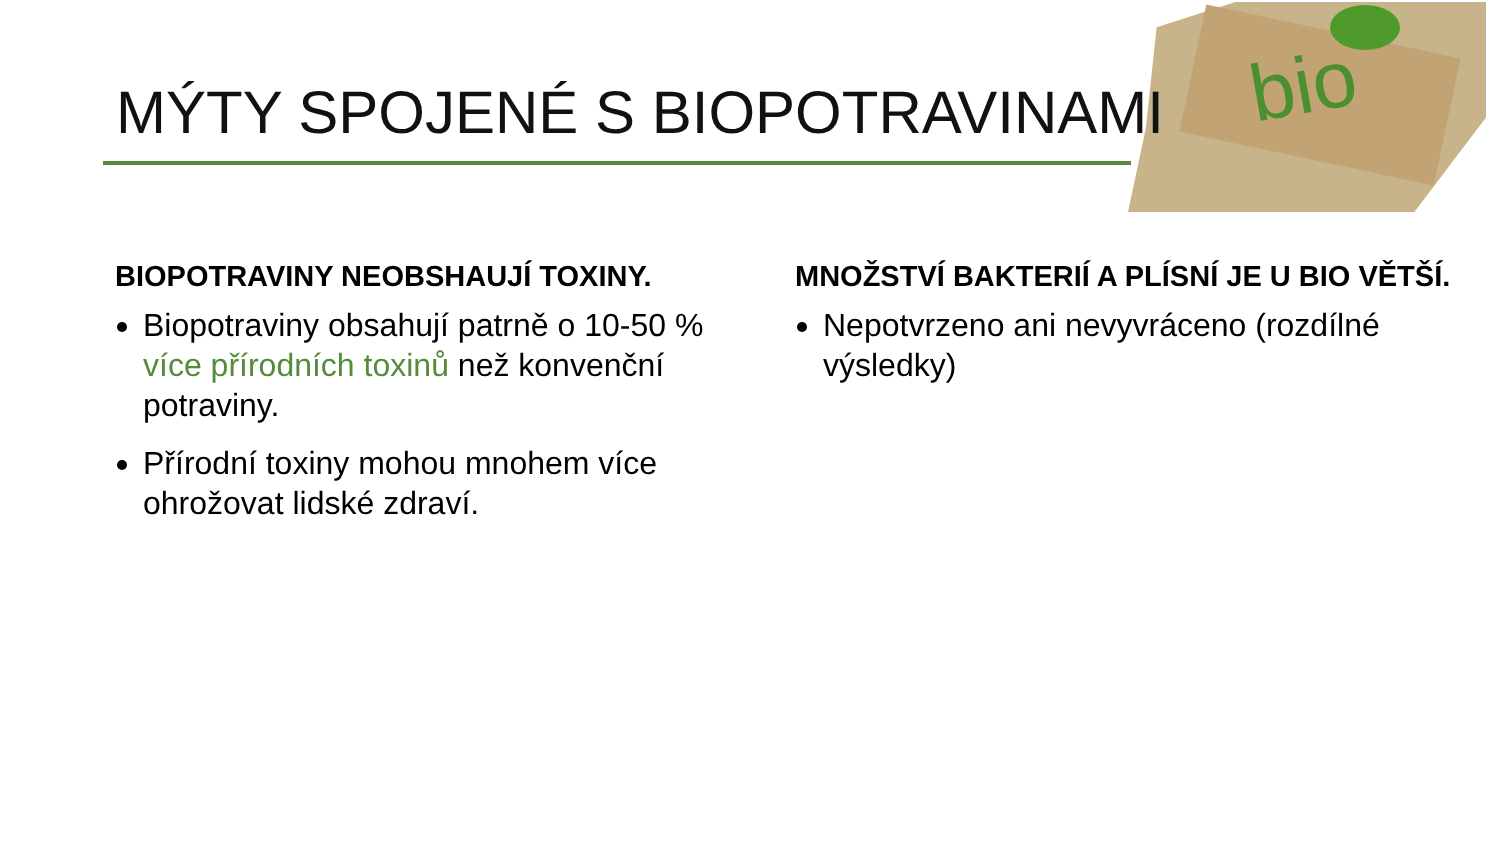bio
MÝTY SPOJENÉ S BIOPOTRAVINAMI
BIOPOTRAVINY NEOBSHAUJÍ TOXINY.
Biopotraviny obsahují patrně o 10-50 % více přírodních toxinů než konvenční potraviny.
Přírodní toxiny mohou mnohem více ohrožovat lidské zdraví.
MNOŽSTVÍ BAKTERIÍ A PLÍSNÍ JE U BIO VĚTŠÍ.
Nepotvrzeno ani nevyvráceno (rozdílné výsledky)